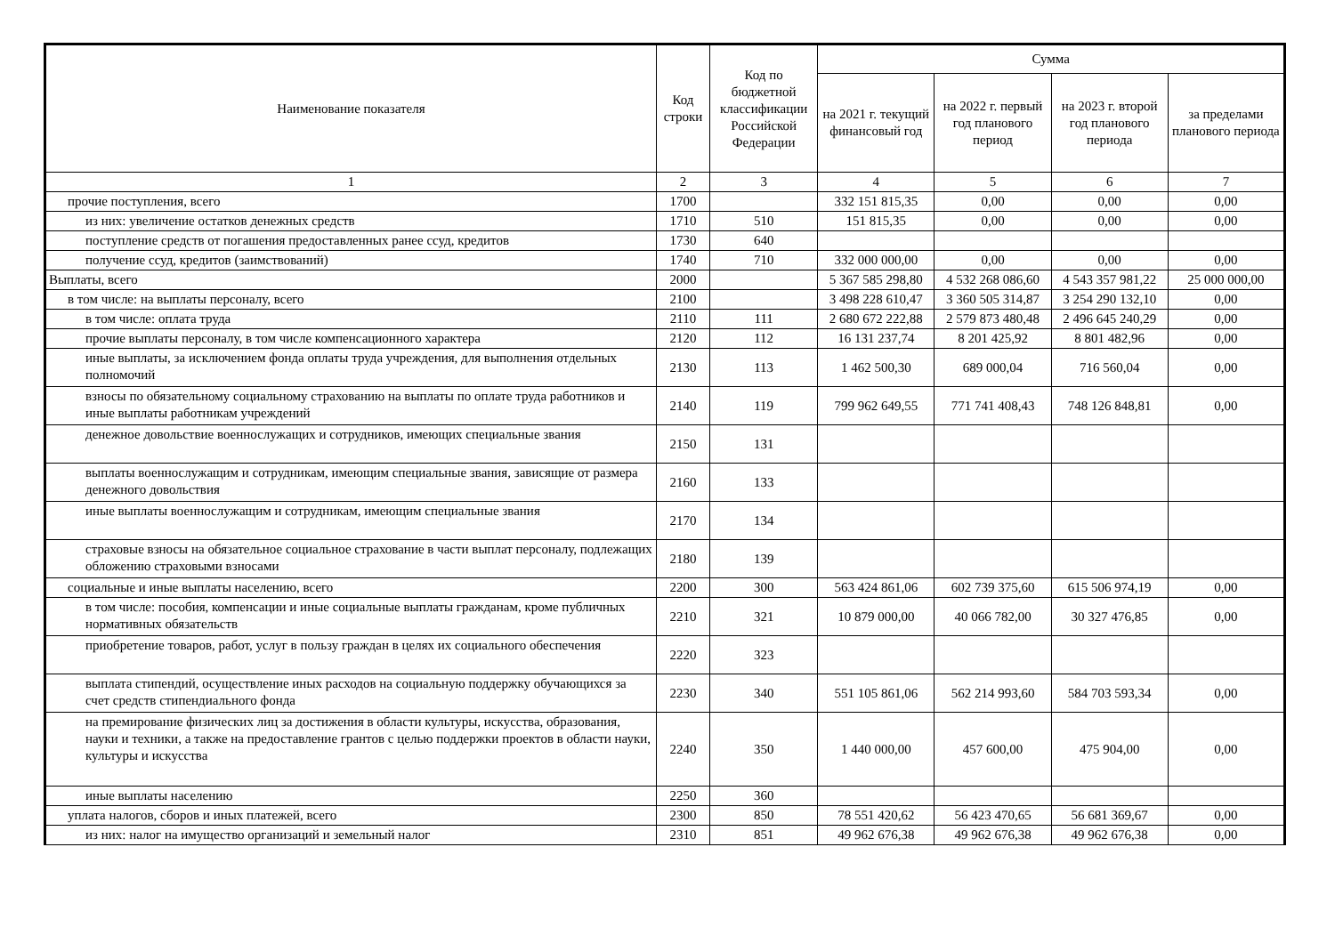| Наименование показателя | Код строки | Код по бюджетной классификации Российской Федерации | Сумма | | | |
| --- | --- | --- | --- | --- | --- | --- |
| | | | на 2021 г. текущий финансовый год | на 2022 г. первый год планового период | на 2023 г. второй год планового периода | за пределами планового периода |
| 1 | 2 | 3 | 4 | 5 | 6 | 7 |
| прочие поступления, всего | 1700 | | 332 151 815,35 | 0,00 | 0,00 | 0,00 |
| из них: увеличение остатков денежных средств | 1710 | 510 | 151 815,35 | 0,00 | 0,00 | 0,00 |
| поступление средств от погашения предоставленных ранее ссуд, кредитов | 1730 | 640 | | | | |
| получение ссуд, кредитов (заимствований) | 1740 | 710 | 332 000 000,00 | 0,00 | 0,00 | 0,00 |
| Выплаты, всего | 2000 | | 5 367 585 298,80 | 4 532 268 086,60 | 4 543 357 981,22 | 25 000 000,00 |
| в том числе: на выплаты персоналу, всего | 2100 | | 3 498 228 610,47 | 3 360 505 314,87 | 3 254 290 132,10 | 0,00 |
| в том числе: оплата труда | 2110 | 111 | 2 680 672 222,88 | 2 579 873 480,48 | 2 496 645 240,29 | 0,00 |
| прочие выплаты персоналу, в том числе компенсационного характера | 2120 | 112 | 16 131 237,74 | 8 201 425,92 | 8 801 482,96 | 0,00 |
| иные выплаты, за исключением фонда оплаты труда учреждения, для выполнения отдельных полномочий | 2130 | 113 | 1 462 500,30 | 689 000,04 | 716 560,04 | 0,00 |
| взносы по обязательному социальному страхованию на выплаты по оплате труда работников и иные выплаты работникам учреждений | 2140 | 119 | 799 962 649,55 | 771 741 408,43 | 748 126 848,81 | 0,00 |
| денежное довольствие военнослужащих и сотрудников, имеющих специальные звания | 2150 | 131 | | | | |
| выплаты военнослужащим и сотрудникам, имеющим специальные звания, зависящие от размера денежного довольствия | 2160 | 133 | | | | |
| иные выплаты военнослужащим и сотрудникам, имеющим специальные звания | 2170 | 134 | | | | |
| страховые взносы на обязательное социальное страхование в части выплат персоналу, подлежащих обложению страховыми взносами | 2180 | 139 | | | | |
| социальные и иные выплаты населению, всего | 2200 | 300 | 563 424 861,06 | 602 739 375,60 | 615 506 974,19 | 0,00 |
| в том числе: пособия, компенсации и иные социальные выплаты гражданам, кроме публичных нормативных обязательств | 2210 | 321 | 10 879 000,00 | 40 066 782,00 | 30 327 476,85 | 0,00 |
| приобретение товаров, работ, услуг в пользу граждан в целях их социального обеспечения | 2220 | 323 | | | | |
| выплата стипендий, осуществление иных расходов на социальную поддержку обучающихся за счет средств стипендиального фонда | 2230 | 340 | 551 105 861,06 | 562 214 993,60 | 584 703 593,34 | 0,00 |
| на премирование физических лиц за достижения в области культуры, искусства, образования, науки и техники, а также на предоставление грантов с целью поддержки проектов в области науки, культуры и искусства | 2240 | 350 | 1 440 000,00 | 457 600,00 | 475 904,00 | 0,00 |
| иные выплаты населению | 2250 | 360 | | | | |
| уплата налогов, сборов и иных платежей, всего | 2300 | 850 | 78 551 420,62 | 56 423 470,65 | 56 681 369,67 | 0,00 |
| из них: налог на имущество организаций и земельный налог | 2310 | 851 | 49 962 676,38 | 49 962 676,38 | 49 962 676,38 | 0,00 |